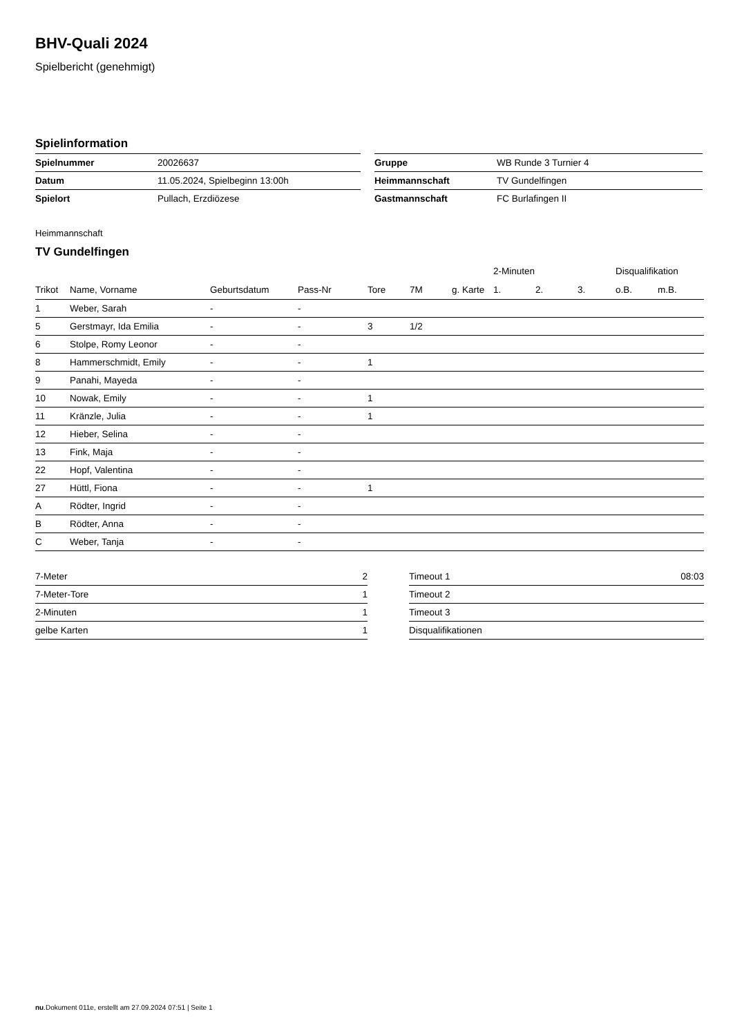BHV-Quali 2024
Spielbericht (genehmigt)
Spielinformation
| Spielnummer | 20026637 |
| Datum | 11.05.2024, Spielbeginn 13:00h |
| Spielort | Pullach, Erzdiözese |
| Gruppe | WB Runde 3 Turnier 4 |
| Heimmannschaft | TV Gundelfingen |
| Gastmannschaft | FC Burlafingen II |
Heimmannschaft
TV Gundelfingen
| | | | | | | | 2-Minuten | | | Disqualifikation | |
| --- | --- | --- | --- | --- | --- | --- | --- | --- | --- | --- | --- |
| Trikot | Name, Vorname | Geburtsdatum | Pass-Nr | Tore | 7M | g. Karte | 1. | 2. | 3. | o.B. | m.B. |
| 1 | Weber, Sarah | - | - | | | | | | | | |
| 5 | Gerstmayr, Ida Emilia | - | - | 3 | 1/2 | | | | | | |
| 6 | Stolpe, Romy Leonor | - | - | | | | | | | | |
| 8 | Hammerschmidt, Emily | - | - | 1 | | | | | | | |
| 9 | Panahi, Mayeda | - | - | | | | | | | | |
| 10 | Nowak, Emily | - | - | 1 | | | | | | | |
| 11 | Kränzle, Julia | - | - | 1 | | | | | | | |
| 12 | Hieber, Selina | - | - | | | | | | | | |
| 13 | Fink, Maja | - | - | | | | | | | | |
| 22 | Hopf, Valentina | - | - | | | | | | | | |
| 27 | Hüttl, Fiona | - | - | 1 | | | | | | | |
| A | Rödter, Ingrid | - | - | | | | | | | | |
| B | Rödter, Anna | - | - | | | | | | | | |
| C | Weber, Tanja | - | - | | | | | | | | |
| 7-Meter | 2 |
| 7-Meter-Tore | 1 |
| 2-Minuten | 1 |
| gelbe Karten | 1 |
| Timeout 1 | 08:03 |
| Timeout 2 | |
| Timeout 3 | |
| Disqualifikationen | |
nu.Dokument 011e, erstellt am 27.09.2024 07:51 | Seite 1